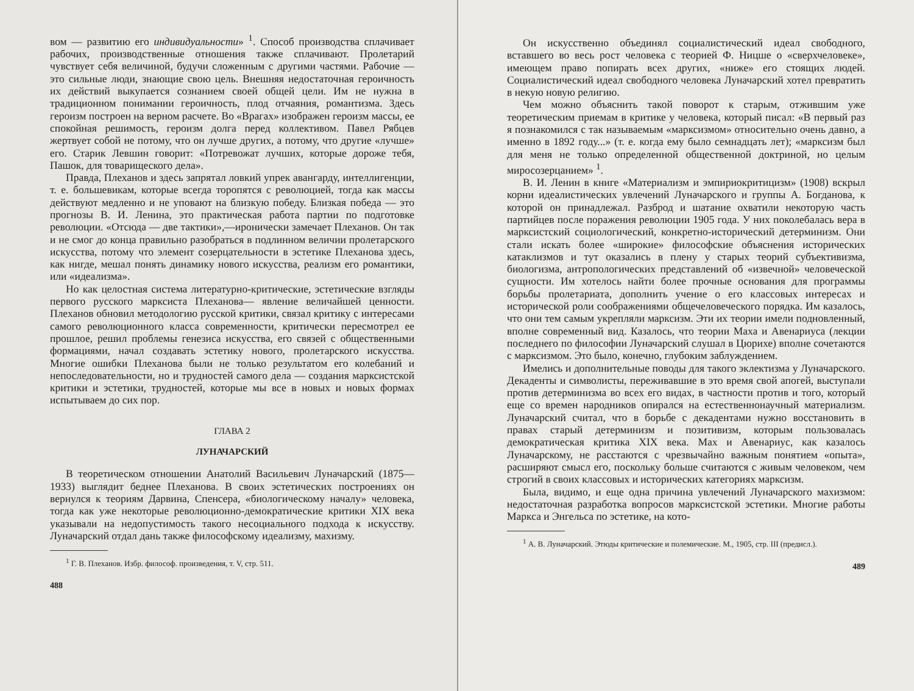вом — развитию его индивидуальности» <sup>1</sup>. Способ производства сплачивает рабочих, производственные отношения также сплачивают. Пролетарий чувствует себя величиной, будучи сложенным с другими частями. Рабочие — это сильные люди, знающие свою цель. Внешняя недостаточная героичность их действий выкупается сознанием своей общей цели. Им не нужна в традиционном понимании героичность, плод отчаяния, романтизма. Здесь героизм построен на верном расчете. Во «Врагах» изображен героизм массы, ее спокойная решимость, героизм долга перед коллективом. Павел Рябцев жертвует собой не потому, что он лучше других, а потому, что другие «лучше» его. Старик Левшин говорит: «Потревожат лучших, которые дороже тебя, Пашок, для товарищеского дела».
Правда, Плеханов и здесь запрятал ловкий упрек авангарду, интеллигенции, т. е. большевикам, которые всегда торопятся с революцией, тогда как массы действуют медленно и не уповают на близкую победу. Близкая победа — это прогнозы В. И. Ленина, это практическая работа партии по подготовке революции. «Отсюда — две тактики»,—иронически замечает Плеханов. Он так и не смог до конца правильно разобраться в подлинном величии пролетарского искусства, потому что элемент созерцательности в эстетике Плеханова здесь, как нигде, мешал понять динамику нового искусства, реализм его романтики, или «идеализма».
Но как целостная система литературно-критические, эстетические взгляды первого русского марксиста Плеханова— явление величайшей ценности. Плеханов обновил методологию русской критики, связал критику с интересами самого революционного класса современности, критически пересмотрел ее прошлое, решил проблемы генезиса искусства, его связей с общественными формациями, начал создавать эстетику нового, пролетарского искусства. Многие ошибки Плеханова были не только результатом его колебаний и непоследовательности, но и трудностей самого дела — создания марксистской критики и эстетики, трудностей, которые мы все в новых и новых формах испытываем до сих пор.
ГЛАВА 2
ЛУНАЧАРСКИЙ
В теоретическом отношении Анатолий Васильевич Луначарский (1875—1933) выглядит беднее Плеханова. В своих эстетических построениях он вернулся к теориям Дарвина, Спенсера, «биологическому началу» человека, тогда как уже некоторые революционно-демократические критики XIX века указывали на недопустимость такого несоциального подхода к искусству. Луначарский отдал дань также философскому идеализму, махизму.
<sup>1</sup> Г. В. Плеханов. Избр. философ. произведения, т. V, стр. 511.
488
Он искусственно объединял социалистический идеал свободного, вставшего во весь рост человека с теорией Ф. Ницше о «сверхчеловеке», имеющем право попирать всех других, «ниже» его стоящих людей. Социалистический идеал свободного человека Луначарский хотел превратить в некую новую религию.
Чем можно объяснить такой поворот к старым, отжившим уже теоретическим приемам в критике у человека, который писал: «В первый раз я познакомился с так называемым «марксизмом» относительно очень давно, а именно в 1892 году...» (т. е. когда ему было семнадцать лет); «марксизм был для меня не только определенной общественной доктриной, но целым миросозерцанием» <sup>1</sup>.
В. И. Ленин в книге «Материализм и эмпириокритицизм» (1908) вскрыл корни идеалистических увлечений Луначарского и группы А. Богданова, к которой он принадлежал. Разброд и шатание охватили некоторую часть партийцев после поражения революции 1905 года. У них поколебалась вера в марксистский социологический, конкретно-исторический детерминизм. Они стали искать более «широкие» философские объяснения исторических катаклизмов и тут оказались в плену у старых теорий субъективизма, биологизма, антропологических представлений об «извечной» человеческой сущности. Им хотелось найти более прочные основания для программы борьбы пролетариата, дополнить учение о его классовых интересах и исторической роли соображениями общечеловеческого порядка. Им казалось, что они тем самым укрепляли марксизм. Эти их теории имели подновленный, вполне современный вид. Казалось, что теории Маха и Авенариуса (лекции последнего по философии Луначарский слушал в Цюрихе) вполне сочетаются с марксизмом. Это было, конечно, глубоким заблуждением.
Имелись и дополнительные поводы для такого эклектизма у Луначарского. Декаденты и символисты, переживавшие в это время свой апогей, выступали против детерминизма во всех его видах, в частности против и того, который еще со времен народников опирался на естественнонаучный материализм. Луначарский считал, что в борьбе с декадентами нужно восстановить в правах старый детерминизм и позитивизм, которым пользовалась демократическая критика XIX века. Мах и Авенариус, как казалось Луначарскому, не расстаются с чрезвычайно важным понятием «опыта», расширяют смысл его, поскольку больше считаются с живым человеком, чем строгий в своих классовых и исторических категориях марксизм.
Была, видимо, и еще одна причина увлечений Луначарского махизмом: недостаточная разработка вопросов марксистской эстетики. Многие работы Маркса и Энгельса по эстетике, на кото-
<sup>1</sup> А. В. Луначарский. Этюды критические и полемические. М., 1905, стр. III (предисл.).
489